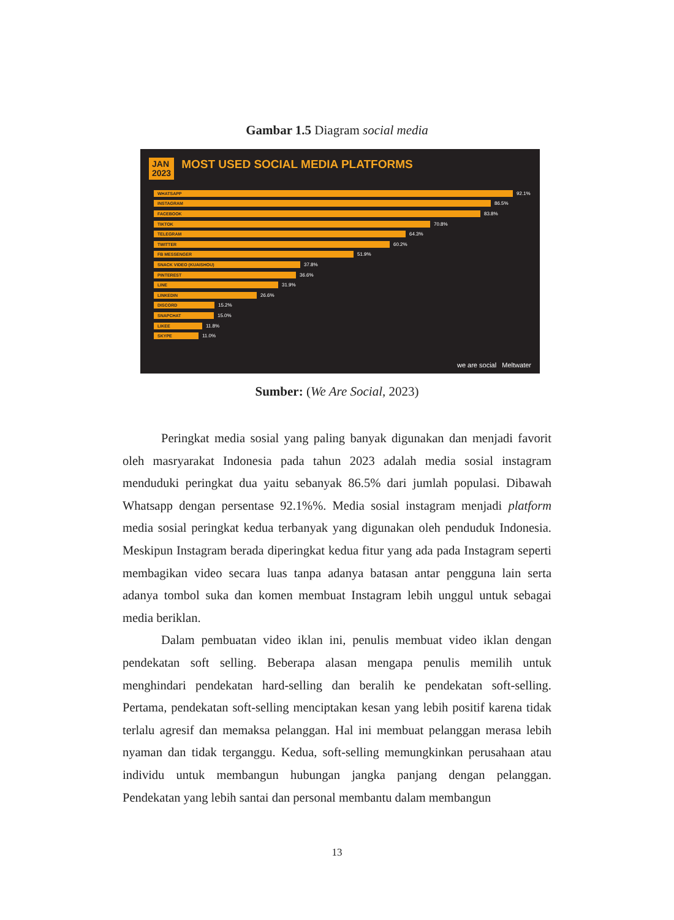Gambar 1.5 Diagram social media
JAN
2023
MOST USED SOCIAL MEDIA PLATFORMS
WHATSAPP
92.1%
INSTAGRAM
86.5%
FACEBOOK
83.8%
TIKTOK
70.8%
TELEGRAM
64.3%
TWITTER
60.2%
FB MESSENGER
51.9%
SNACK VIDEO (KUAISHOU)
37.8%
PINTEREST
36.6%
LINE
31.9%
LINKEDIN
26.6%
DISCORD
15.2%
SNAPCHAT
15.0%
LIKEE
11.8%
SKYPE
11.0%
we are social Meltwater
Sumber: (We Are Social, 2023)
Peringkat media sosial yang paling banyak digunakan dan menjadi favorit oleh masryarakat Indonesia pada tahun 2023 adalah media sosial instagram menduduki peringkat dua yaitu sebanyak 86.5% dari jumlah populasi. Dibawah Whatsapp dengan persentase 92.1%%. Media sosial instagram menjadi platform media sosial peringkat kedua terbanyak yang digunakan oleh penduduk Indonesia. Meskipun Instagram berada diperingkat kedua fitur yang ada pada Instagram seperti membagikan video secara luas tanpa adanya batasan antar pengguna lain serta adanya tombol suka dan komen membuat Instagram lebih unggul untuk sebagai media beriklan.
Dalam pembuatan video iklan ini, penulis membuat video iklan dengan pendekatan soft selling. Beberapa alasan mengapa penulis memilih untuk menghindari pendekatan hard-selling dan beralih ke pendekatan soft-selling. Pertama, pendekatan soft-selling menciptakan kesan yang lebih positif karena tidak terlalu agresif dan memaksa pelanggan. Hal ini membuat pelanggan merasa lebih nyaman dan tidak terganggu. Kedua, soft-selling memungkinkan perusahaan atau individu untuk membangun hubungan jangka panjang dengan pelanggan. Pendekatan yang lebih santai dan personal membantu dalam membangun
13